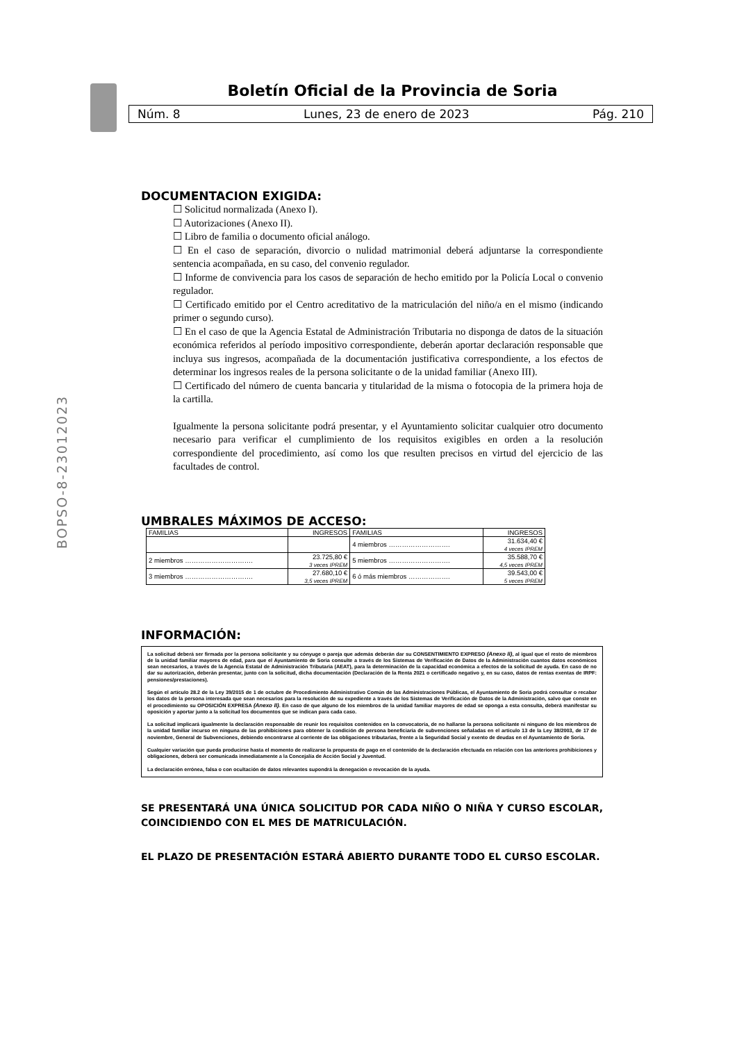Boletín Oficial de la Provincia de Soria
Núm. 8 Lunes, 23 de enero de 2023 Pág. 210
BOPSO-8-23012023
DOCUMENTACION EXIGIDA:
☐ Solicitud normalizada (Anexo I).
☐ Autorizaciones (Anexo II).
☐ Libro de familia o documento oficial análogo.
☐ En el caso de separación, divorcio o nulidad matrimonial deberá adjuntarse la correspondiente sentencia acompañada, en su caso, del convenio regulador.
☐ Informe de convivencia para los casos de separación de hecho emitido por la Policía Local o convenio regulador.
☐ Certificado emitido por el Centro acreditativo de la matriculación del niño/a en el mismo (indicando primer o segundo curso).
☐ En el caso de que la Agencia Estatal de Administración Tributaria no disponga de datos de la situación económica referidos al período impositivo correspondiente, deberán aportar declaración responsable que incluya sus ingresos, acompañada de la documentación justificativa correspondiente, a los efectos de determinar los ingresos reales de la persona solicitante o de la unidad familiar (Anexo III).
☐ Certificado del número de cuenta bancaria y titularidad de la misma o fotocopia de la primera hoja de la cartilla.
Igualmente la persona solicitante podrá presentar, y el Ayuntamiento solicitar cualquier otro documento necesario para verificar el cumplimiento de los requisitos exigibles en orden a la resolución correspondiente del procedimiento, así como los que resulten precisos en virtud del ejercicio de las facultades de control.
UMBRALES MÁXIMOS DE ACCESO:
| FAMILIAS | INGRESOS | FAMILIAS | INGRESOS |
| | | 4 miembros ………………………. | 31.634,40 € 4 veces IPREM |
| 2 miembros …………………………. | 23.725,80 € 3 veces IPREM | 5 miembros ………………………. | 35.588,70 € 4,5 veces IPREM |
| 3 miembros …………………………. | 27.680,10 € 3,5 veces IPREM | 6 ó más miembros ………………. | 39.543,00 € 5 veces IPREM |
INFORMACIÓN:
La solicitud deberá ser firmada por la persona solicitante y su cónyuge o pareja que además deberán dar su CONSENTIMIENTO EXPRESO (Anexo II), al igual que el resto de miembros de la unidad familiar mayores de edad, para que el Ayuntamiento de Soria consulte a través de los Sistemas de Verificación de Datos de la Administración cuantos datos económicos sean necesarios, a través de la Agencia Estatal de Administración Tributaria (AEAT), para la determinación de la capacidad económica a efectos de la solicitud de ayuda. En caso de no dar su autorización, deberán presentar, junto con la solicitud, dicha documentación (Declaración de la Renta 2021 o certificado negativo y, en su caso, datos de rentas exentas de IRPF: pensiones/prestaciones).
Según el artículo 28.2 de la Ley 39/2015 de 1 de octubre de Procedimiento Administrativo Común de las Administraciones Públicas, el Ayuntamiento de Soria podrá consultar o recabar los datos de la persona interesada que sean necesarios para la resolución de su expediente a través de los Sistemas de Verificación de Datos de la Administración, salvo que conste en el procedimiento su OPOSICIÓN EXPRESA (Anexo II). En caso de que alguno de los miembros de la unidad familiar mayores de edad se oponga a esta consulta, deberá manifestar su oposición y aportar junto a la solicitud los documentos que se indican para cada caso.
La solicitud implicará igualmente la declaración responsable de reunir los requisitos contenidos en la convocatoria, de no hallarse la persona solicitante ni ninguno de los miembros de la unidad familiar incurso en ninguna de las prohibiciones para obtener la condición de persona beneficiaria de subvenciones señaladas en el artículo 13 de la Ley 38/2003, de 17 de noviembre, General de Subvenciones, debiendo encontrarse al corriente de las obligaciones tributarias, frente a la Seguridad Social y exento de deudas en el Ayuntamiento de Soria.
Cualquier variación que pueda producirse hasta el momento de realizarse la propuesta de pago en el contenido de la declaración efectuada en relación con las anteriores prohibiciones y obligaciones, deberá ser comunicada inmediatamente a la Concejalía de Acción Social y Juventud.
La declaración errónea, falsa o con ocultación de datos relevantes supondrá la denegación o revocación de la ayuda.
SE PRESENTARÁ UNA ÚNICA SOLICITUD POR CADA NIÑO O NIÑA Y CURSO ESCOLAR, COINCIDIENDO CON EL MES DE MATRICULACIÓN.
EL PLAZO DE PRESENTACIÓN ESTARÁ ABIERTO DURANTE TODO EL CURSO ESCOLAR.